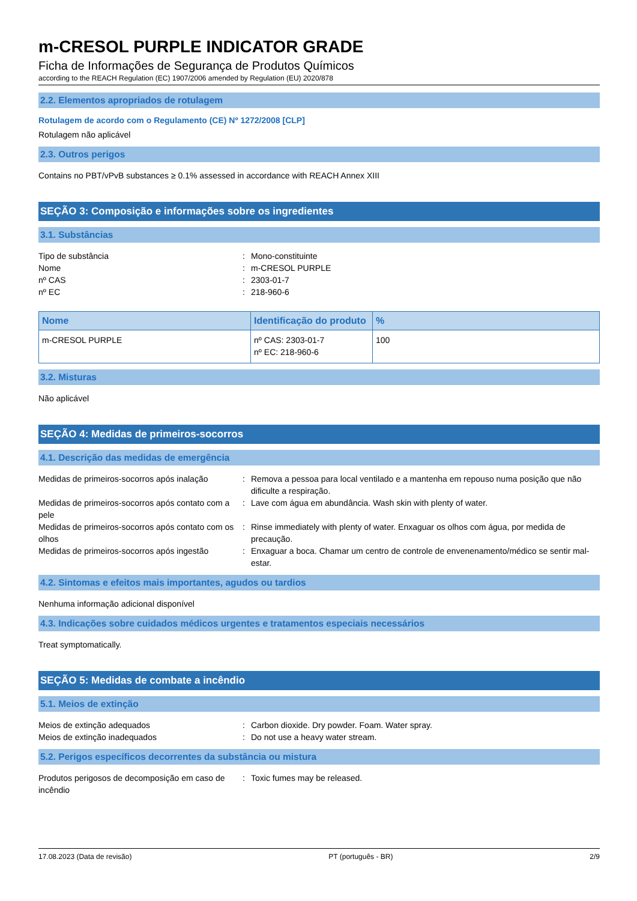m-CRESOL PURPLE INDICATOR GRADE
Ficha de Informações de Segurança de Produtos Químicos
according to the REACH Regulation (EC) 1907/2006 amended by Regulation (EU) 2020/878
2.2. Elementos apropriados de rotulagem
Rotulagem de acordo com o Regulamento (CE) Nº 1272/2008 [CLP]
Rotulagem não aplicável
2.3. Outros perigos
Contains no PBT/vPvB substances ≥ 0.1% assessed in accordance with REACH Annex XIII
SEÇÃO 3: Composição e informações sobre os ingredientes
3.1. Substâncias
Tipo de substância
:
Mono-constituinte
Nome
:
m-CRESOL PURPLE
nº CAS
:
2303-01-7
nº EC
:
218-960-6
| Nome | Identificação do produto | % |
| --- | --- | --- |
| m-CRESOL PURPLE | nº CAS: 2303-01-7 nº EC: 218-960-6 | 100 |
3.2. Misturas
Não aplicável
SEÇÃO 4: Medidas de primeiros-socorros
4.1. Descrição das medidas de emergência
Medidas de primeiros-socorros após inalação
:
Remova a pessoa para local ventilado e a mantenha em repouso numa posição que não dificulte a respiração.
Medidas de primeiros-socorros após contato com a pele
:
Lave com água em abundância. Wash skin with plenty of water.
Medidas de primeiros-socorros após contato com os olhos
:
Rinse immediately with plenty of water. Enxaguar os olhos com água, por medida de precaução.
Medidas de primeiros-socorros após ingestão
:
Enxaguar a boca. Chamar um centro de controle de envenenamento/médico se sentir mal-estar.
4.2. Sintomas e efeitos mais importantes, agudos ou tardios
Nenhuma informação adicional disponível
4.3. Indicações sobre cuidados médicos urgentes e tratamentos especiais necessários
Treat symptomatically.
SEÇÃO 5: Medidas de combate a incêndio
5.1. Meios de extinção
Meios de extinção adequados
:
Carbon dioxide. Dry powder. Foam. Water spray.
Meios de extinção inadequados
:
Do not use a heavy water stream.
5.2. Perigos específicos decorrentes da substância ou mistura
Produtos perigosos de decomposição em caso de incêndio
:
Toxic fumes may be released.
17.08.2023 (Data de revisão) PT (português - BR) 2/9